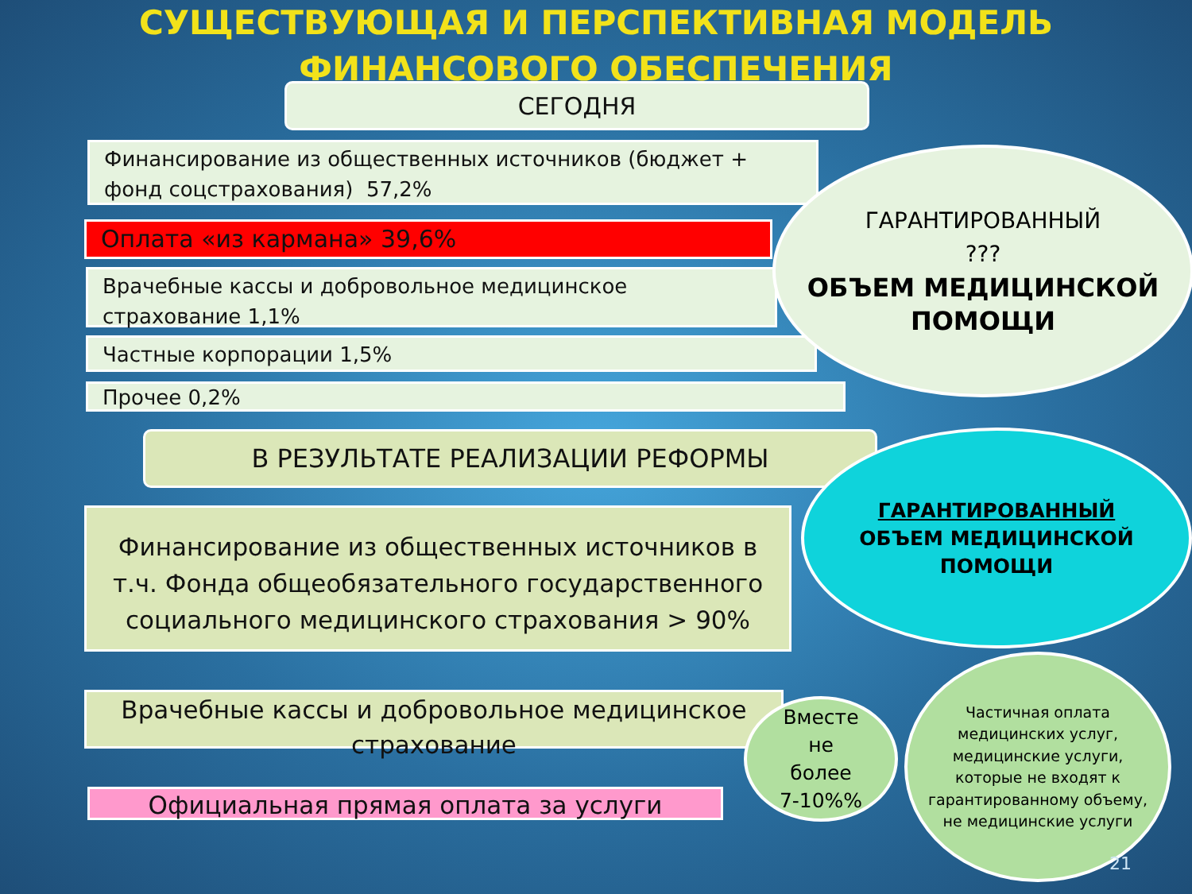СУЩЕСТВУЮЩАЯ И ПЕРСПЕКТИВНАЯ МОДЕЛЬ
ФИНАНСОВОГО ОБЕСПЕЧЕНИЯ
СЕГОДНЯ
Финансирование из общественных источников (бюджет + фонд соцстрахования) 57,2%
Оплата «из кармана» 39,6%
Врачебные кассы и добровольное медицинское страхование 1,1%
Частные корпорации 1,5%
Прочее 0,2%
ГАРАНТИРОВАННЫЙ
???
ОБЪЕМ МЕДИЦИНСКОЙ ПОМОЩИ
В РЕЗУЛЬТАТЕ РЕАЛИЗАЦИИ РЕФОРМЫ
Финансирование из общественных источников в т.ч. Фонда общеобязательного государственного социального медицинского страхования > 90%
ГАРАНТИРОВАННЫЙ
ОБЪЕМ МЕДИЦИНСКОЙ ПОМОЩИ
Врачебные кассы и добровольное медицинское страхование
Официальная прямая оплата за услуги
Вместе
не
более
7-10%%
Частичная оплата медицинских услуг, медицинские услуги, которые не входят к гарантированному объему, не медицинские услуги
21